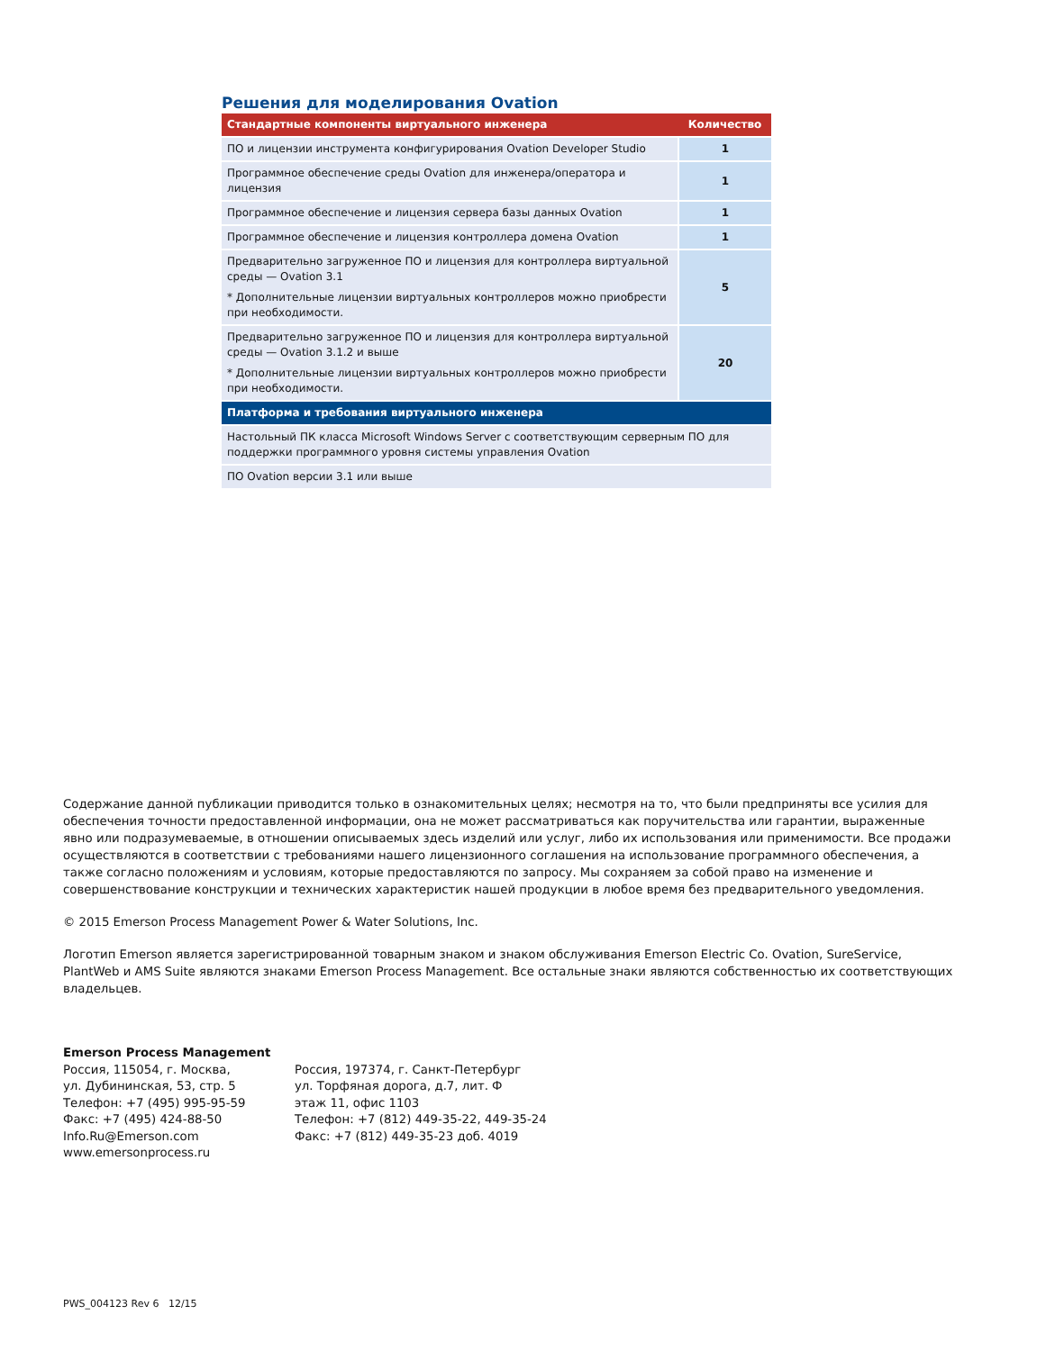Решения для моделирования Ovation
| Стандартные компоненты виртуального инженера | Количество |
| --- | --- |
| ПО и лицензии инструмента конфигурирования Ovation Developer Studio | 1 |
| Программное обеспечение среды Ovation для инженера/оператора и лицензия | 1 |
| Программное обеспечение и лицензия сервера базы данных Ovation | 1 |
| Программное обеспечение и лицензия контроллера домена Ovation | 1 |
| Предварительно загруженное ПО и лицензия для контроллера виртуальной среды — Ovation 3.1 * Дополнительные лицензии виртуальных контроллеров можно приобрести при необходимости. | 5 |
| Предварительно загруженное ПО и лицензия для контроллера виртуальной среды — Ovation 3.1.2 и выше * Дополнительные лицензии виртуальных контроллеров можно приобрести при необходимости. | 20 |
| Платформа и требования виртуального инженера | |
| Настольный ПК класса Microsoft Windows Server с соответствующим серверным ПО для поддержки программного уровня системы управления Ovation | |
| ПО Ovation версии 3.1 или выше | |
Содержание данной публикации приводится только в ознакомительных целях; несмотря на то, что были предприняты все усилия для обеспечения точности предоставленной информации, она не может рассматриваться как поручительства или гарантии, выраженные явно или подразумеваемые, в отношении описываемых здесь изделий или услуг, либо их использования или применимости. Все продажи осуществляются в соответствии с требованиями нашего лицензионного соглашения на использование программного обеспечения, а также согласно положениям и условиям, которые предоставляются по запросу. Мы сохраняем за собой право на изменение и совершенствование конструкции и технических характеристик нашей продукции в любое время без предварительного уведомления.
© 2015 Emerson Process Management Power & Water Solutions, Inc.
Логотип Emerson является зарегистрированной товарным знаком и знаком обслуживания Emerson Electric Co. Ovation, SureService, PlantWeb и AMS Suite являются знаками Emerson Process Management. Все остальные знаки являются собственностью их соответствующих владельцев.
Emerson Process Management
Россия, 115054, г. Москва,
ул. Дубининская, 53, стр. 5
Телефон: +7 (495) 995-95-59
Факс: +7 (495) 424-88-50
Info.Ru@Emerson.com
www.emersonprocess.ru
Россия, 197374, г. Санкт-Петербург
ул. Торфяная дорога, д.7, лит. Ф
этаж 11, офис 1103
Телефон: +7 (812) 449-35-22, 449-35-24
Факс: +7 (812) 449-35-23 доб. 4019
PWS_004123 Rev 6 12/15